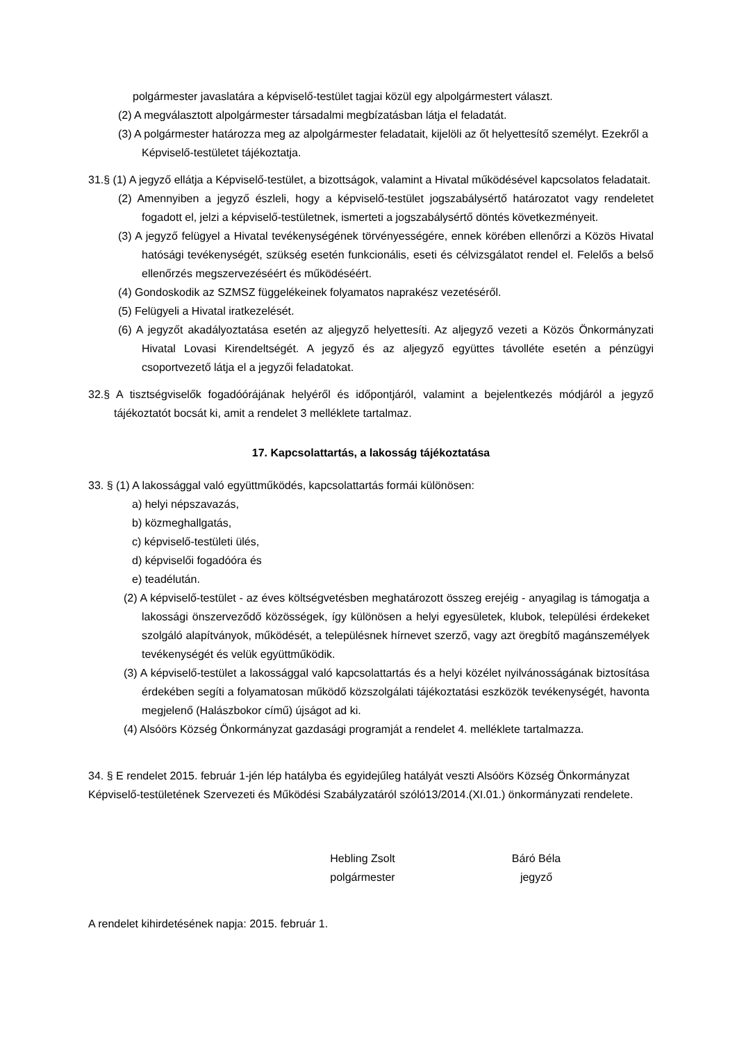polgármester javaslatára a képviselő-testület tagjai közül egy alpolgármestert választ.
(2) A megválasztott alpolgármester társadalmi megbízatásban látja el feladatát.
(3) A polgármester határozza meg az alpolgármester feladatait, kijelöli az őt helyettesítő személyt. Ezekről a Képviselő-testületet tájékoztatja.
31.§ (1) A jegyző ellátja a Képviselő-testület, a bizottságok, valamint a Hivatal működésével kapcsolatos feladatait.
(2) Amennyiben a jegyző észleli, hogy a képviselő-testület jogszabálysértő határozatot vagy rendeletet fogadott el, jelzi a képviselő-testületnek, ismerteti a jogszabálysértő döntés következményeit.
(3) A jegyző felügyel a Hivatal tevékenységének törvényességére, ennek körében ellenőrzi a Közös Hivatal hatósági tevékenységét, szükség esetén funkcionális, eseti és célvizsgálatot rendel el. Felelős a belső ellenőrzés megszervezéséért és működéséért.
(4) Gondoskodik az SZMSZ függelékeinek folyamatos naprakész vezetéséről.
(5) Felügyeli a Hivatal iratkezelését.
(6) A jegyzőt akadályoztatása esetén az aljegyző helyettesíti. Az aljegyző vezeti a Közös Önkormányzati Hivatal Lovasi Kirendeltségét. A jegyző és az aljegyző együttes távolléte esetén a pénzügyi csoportvezető látja el a jegyzői feladatokat.
32.§ A tisztségviselők fogadóórájának helyéről és időpontjáról, valamint a bejelentkezés módjáról a jegyző tájékoztatót bocsát ki, amit a rendelet 3 melléklete tartalmaz.
17. Kapcsolattartás, a lakosság tájékoztatása
33. § (1) A lakossággal való együttműködés, kapcsolattartás formái különösen:
a) helyi népszavazás,
b) közmeghallgatás,
c) képviselő-testületi ülés,
d) képviselői fogadóóra és
e) teadélután.
(2) A képviselő-testület - az éves költségvetésben meghatározott összeg erejéig - anyagilag is támogatja a lakossági önszerveződő közösségek, így különösen a helyi egyesületek, klubok, települési érdekeket szolgáló alapítványok, működését, a településnek hírnevet szerző, vagy azt öregbítő magánszemélyek tevékenységét és velük együttműködik.
(3) A képviselő-testület a lakossággal való kapcsolattartás és a helyi közélet nyilvánosságának biztosítása érdekében segíti a folyamatosan működő közszolgálati tájékoztatási eszközök tevékenységét, havonta megjelenő (Halászbokor című) újságot ad ki.
(4) Alsóörs Község Önkormányzat gazdasági programját a rendelet 4. melléklete tartalmazza.
34. § E rendelet 2015. február 1-jén lép hatályba és egyidejűleg hatályát veszti Alsóörs Község Önkormányzat Képviselő-testületének Szervezeti és Működési Szabályzatáról szóló13/2014.(XI.01.) önkormányzati rendelete.
Hebling Zsolt
polgármester
Báró Béla
jegyző
A rendelet kihirdetésének napja: 2015. február 1.